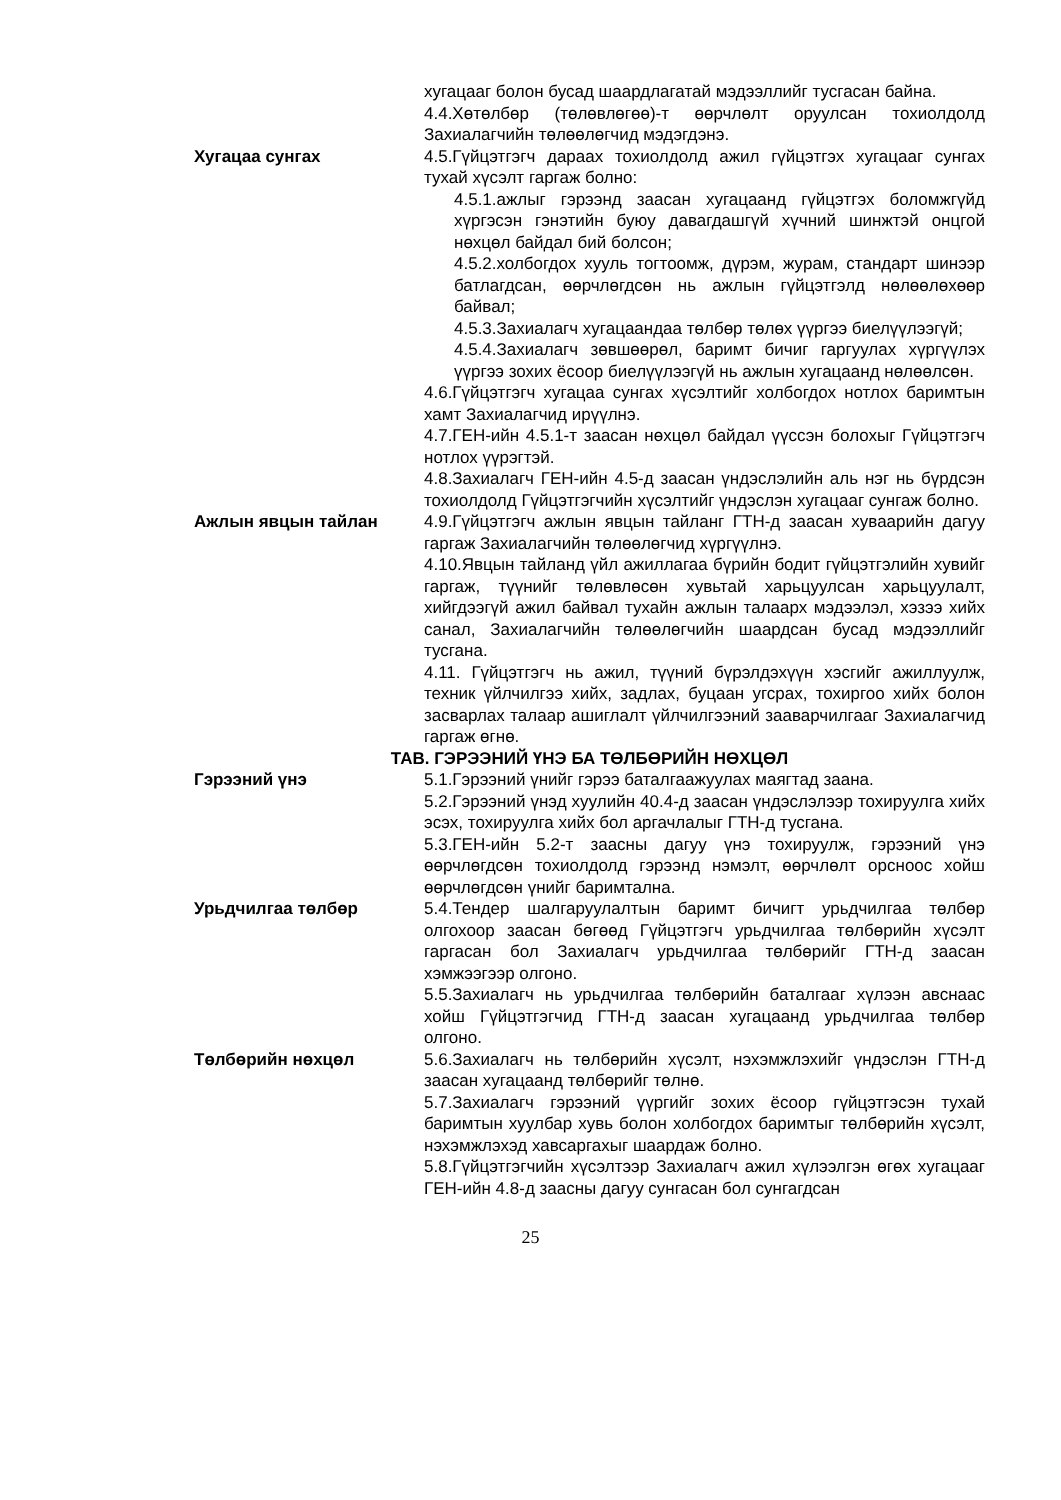хугацааг болон бусад шаардлагатай мэдээллийг тусгасан байна.
4.4.Хөтөлбөр (төлөвлөгөө)-т өөрчлөлт оруулсан тохиолдолд Захиалагчийн төлөөлөгчид мэдэгдэнэ.
Хугацаа сунгах 4.5.Гүйцэтгэгч дараах тохиолдолд ажил гүйцэтгэх хугацааг сунгах тухай хүсэлт гаргаж болно:
4.5.1.ажлыг гэрээнд заасан хугацаанд гүйцэтгэх боломжгүйд хүргэсэн гэнэтийн буюу давагдашгүй хүчний шинжтэй онцгой нөхцөл байдал бий болсон;
4.5.2.холбогдох хууль тогтоомж, дүрэм, журам, стандарт шинээр батлагдсан, өөрчлөгдсөн нь ажлын гүйцэтгэлд нөлөөлөхөөр байвал;
4.5.3.Захиалагч хугацаандаа төлбөр төлөх үүргээ биелүүлээгүй;
4.5.4.Захиалагч зөвшөөрөл, баримт бичиг гаргуулах хүргүүлэх үүргээ зохих ёсоор биелүүлээгүй нь ажлын хугацаанд нөлөөлсөн.
4.6.Гүйцэтгэгч хугацаа сунгах хүсэлтийг холбогдох нотлох баримтын хамт Захиалагчид ирүүлнэ.
4.7.ГЕН-ийн 4.5.1-т заасан нөхцөл байдал үүссэн болохыг Гүйцэтгэгч нотлох үүрэгтэй.
4.8.Захиалагч ГЕН-ийн 4.5-д заасан үндэслэлийн аль нэг нь бүрдсэн тохиолдолд Гүйцэтгэгчийн хүсэлтийг үндэслэн хугацааг сунгаж болно.
Ажлын явцын тайлан 4.9.Гүйцэтгэгч ажлын явцын тайланг ГТН-д заасан хуваарийн дагуу гаргаж Захиалагчийн төлөөлөгчид хүргүүлнэ.
4.10.Явцын тайланд үйл ажиллагаа бүрийн бодит гүйцэтгэлийн хувийг гаргаж, түүнийг төлөвлөсөн хувьтай харьцуулсан харьцуулалт, хийгдээгүй ажил байвал тухайн ажлын талаарх мэдээлэл, хэзээ хийх санал, Захиалагчийн төлөөлөгчийн шаардсан бусад мэдээллийг тусгана.
4.11. Гүйцэтгэгч нь ажил, түүний бүрэлдэхүүн хэсгийг ажиллуулж, техник үйлчилгээ хийх, задлах, буцаан угсрах, тохиргоо хийх болон засварлах талаар ашиглалт үйлчилгээний зааварчилгааг Захиалагчид гаргаж өгнө.
ТАВ. ГЭРЭЭНИЙ ҮНЭ БА ТӨЛБӨРИЙН НӨХЦӨЛ
Гэрээний үнэ 5.1.Гэрээний үнийг гэрээ баталгаажуулах маягтад заана.
5.2.Гэрээний үнэд хуулийн 40.4-д заасан үндэслэлээр тохируулга хийх эсэх, тохируулга хийх бол аргачлалыг ГТН-д тусгана.
5.3.ГЕН-ийн 5.2-т заасны дагуу үнэ тохируулж, гэрээний үнэ өөрчлөгдсөн тохиолдолд гэрээнд нэмэлт, өөрчлөлт орсноос хойш өөрчлөгдсөн үнийг баримтална.
Урьдчилгаа төлбөр 5.4.Тендер шалгаруулалтын баримт бичигт урьдчилгаа төлбөр олгохоор заасан бөгөөд Гүйцэтгэгч урьдчилгаа төлбөрийн хүсэлт гаргасан бол Захиалагч урьдчилгаа төлбөрийг ГТН-д заасан хэмжээгээр олгоно.
5.5.Захиалагч нь урьдчилгаа төлбөрийн баталгааг хүлээн авснаас хойш Гүйцэтгэгчид ГТН-д заасан хугацаанд урьдчилгаа төлбөр олгоно.
Төлбөрийн нөхцөл 5.6.Захиалагч нь төлбөрийн хүсэлт, нэхэмжлэхийг үндэслэн ГТН-д заасан хугацаанд төлбөрийг төлнө.
5.7.Захиалагч гэрээний үүргийг зохих ёсоор гүйцэтгэсэн тухай баримтын хуулбар хувь болон холбогдох баримтыг төлбөрийн хүсэлт, нэхэмжлэхэд хавсаргахыг шаардаж болно.
5.8.Гүйцэтгэгчийн хүсэлтээр Захиалагч ажил хүлээлгэн өгөх хугацааг ГЕН-ийн 4.8-д заасны дагуу сунгасан бол сунгагдсан
25